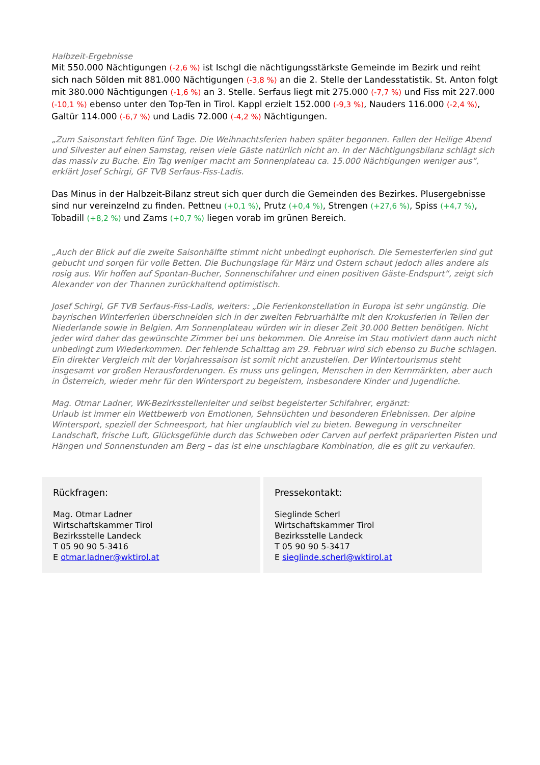Halbzeit-Ergebnisse
Mit 550.000 Nächtigungen (-2,6 %) ist Ischgl die nächtigungsstärkste Gemeinde im Bezirk und reiht sich nach Sölden mit 881.000 Nächtigungen (-3,8 %) an die 2. Stelle der Landesstatistik. St. Anton folgt mit 380.000 Nächtigungen (-1,6 %) an 3. Stelle. Serfaus liegt mit 275.000 (-7,7 %) und Fiss mit 227.000 (-10,1 %) ebenso unter den Top-Ten in Tirol. Kappl erzielt 152.000 (-9,3 %), Nauders 116.000 (-2,4 %), Galtür 114.000 (-6,7 %) und Ladis 72.000 (-4,2 %) Nächtigungen.
„Zum Saisonstart fehlten fünf Tage. Die Weihnachtsferien haben später begonnen. Fallen der Heilige Abend und Silvester auf einen Samstag, reisen viele Gäste natürlich nicht an. In der Nächtigungsbilanz schlägt sich das massiv zu Buche. Ein Tag weniger macht am Sonnenplateau ca. 15.000 Nächtigungen weniger aus“, erklärt Josef Schirgi, GF TVB Serfaus-Fiss-Ladis.
Das Minus in der Halbzeit-Bilanz streut sich quer durch die Gemeinden des Bezirkes. Plusergebnisse sind nur vereinzelnd zu finden. Pettneu (+0,1 %), Prutz (+0,4 %), Strengen (+27,6 %), Spiss (+4,7 %), Tobadill (+8,2 %) und Zams (+0,7 %) liegen vorab im grünen Bereich.
„Auch der Blick auf die zweite Saisonhälfte stimmt nicht unbedingt euphorisch. Die Semesterferien sind gut gebucht und sorgen für volle Betten. Die Buchungslage für März und Ostern schaut jedoch alles andere als rosig aus. Wir hoffen auf Spontan-Bucher, Sonnenschifahrer und einen positiven Gäste-Endspurt“, zeigt sich Alexander von der Thannen zurückhaltend optimistisch.
Josef Schirgi, GF TVB Serfaus-Fiss-Ladis, weiters: „Die Ferienkonstellation in Europa ist sehr ungünstig. Die bayrischen Winterferien überschneiden sich in der zweiten Februarhälfte mit den Krokusferien in Teilen der Niederlande sowie in Belgien. Am Sonnenplateau würden wir in dieser Zeit 30.000 Betten benötigen. Nicht jeder wird daher das gewünschte Zimmer bei uns bekommen. Die Anreise im Stau motiviert dann auch nicht unbedingt zum Wiederkommen. Der fehlende Schalttag am 29. Februar wird sich ebenso zu Buche schlagen. Ein direkter Vergleich mit der Vorjahressaison ist somit nicht anzustellen. Der Wintertourismus steht insgesamt vor großen Herausforderungen. Es muss uns gelingen, Menschen in den Kernmärkten, aber auch in Österreich, wieder mehr für den Wintersport zu begeistern, insbesondere Kinder und Jugendliche.
Mag. Otmar Ladner, WK-Bezirksstellenleiter und selbst begeisterter Schifahrer, ergänzt:
Urlaub ist immer ein Wettbewerb von Emotionen, Sehnsüchten und besonderen Erlebnissen. Der alpine Wintersport, speziell der Schneesport, hat hier unglaublich viel zu bieten. Bewegung in verschneiter Landschaft, frische Luft, Glücksgefühle durch das Schweben oder Carven auf perfekt präparierten Pisten und Hängen und Sonnenstunden am Berg – das ist eine unschlagbare Kombination, die es gilt zu verkaufen.
Rückfragen:
Mag. Otmar Ladner
Wirtschaftskammer Tirol
Bezirksstelle Landeck
T 05 90 90 5-3416
E otmar.ladner@wktirol.at
Pressekontakt:
Sieglinde Scherl
Wirtschaftskammer Tirol
Bezirksstelle Landeck
T 05 90 90 5-3417
E sieglinde.scherl@wktirol.at